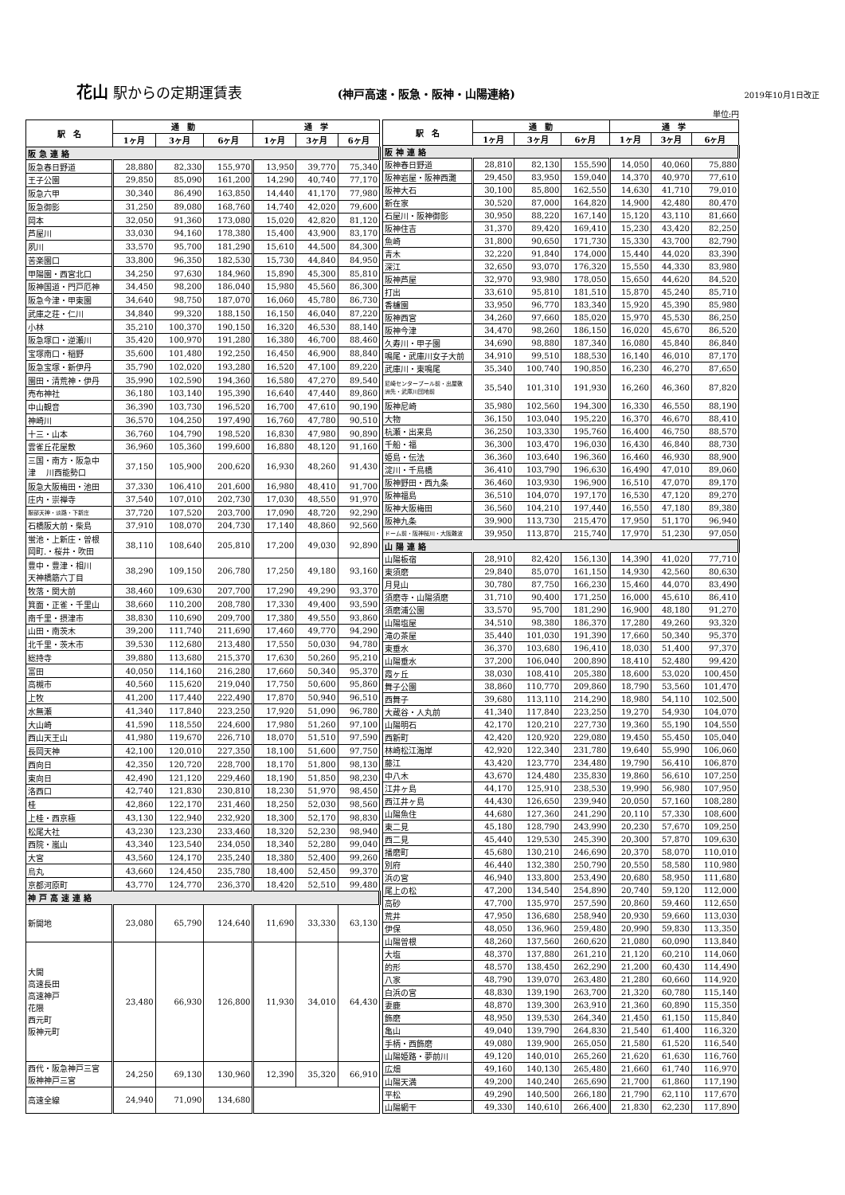花山 駅からの定期運賃表
(神戸高速・阪急・阪神・山陽連絡) 2019年10月1日改正
単位:円
| 駅 名 | 通 勤 | | | 通 学 | | |
| --- | --- | --- | --- | --- | --- | --- |
| | 1ヶ月 | 3ヶ月 | 6ヶ月 | 1ヶ月 | 3ヶ月 | 6ヶ月 |
| 阪急連絡 | | | | | | |
| 阪急春日野道 | 28,880 | 82,330 | 155,970 | 13,950 | 39,770 | 75,340 |
| 王子公園 | 29,850 | 85,090 | 161,200 | 14,290 | 40,740 | 77,170 |
| 阪急六甲 | 30,340 | 86,490 | 163,850 | 14,440 | 41,170 | 77,980 |
| 阪急御影 | 31,250 | 89,080 | 168,760 | 14,740 | 42,020 | 79,600 |
| 岡本 | 32,050 | 91,360 | 173,080 | 15,020 | 42,820 | 81,120 |
| 芦屋川 | 33,030 | 94,160 | 178,380 | 15,400 | 43,900 | 83,170 |
| 夙川 | 33,570 | 95,700 | 181,290 | 15,610 | 44,500 | 84,300 |
| 苦楽園口 | 33,800 | 96,350 | 182,530 | 15,730 | 44,840 | 84,950 |
| 甲陽園・西宮北口 | 34,250 | 97,630 | 184,960 | 15,890 | 45,300 | 85,810 |
| 阪神国道・門戸厄神 | 34,450 | 98,200 | 186,040 | 15,980 | 45,560 | 86,300 |
| 阪急今津・甲東園 | 34,640 | 98,750 | 187,070 | 16,060 | 45,780 | 86,730 |
| 武庫之荘・仁川 | 34,840 | 99,320 | 188,150 | 16,150 | 46,040 | 87,220 |
| 小林 | 35,210 | 100,370 | 190,150 | 16,320 | 46,530 | 88,140 |
| 阪急塚口・逆瀬川 | 35,420 | 100,970 | 191,280 | 16,380 | 46,700 | 88,460 |
| 宝塚南口・稲野 | 35,600 | 101,480 | 192,250 | 16,450 | 46,900 | 88,840 |
| 阪急宝塚・新伊丹 | 35,790 | 102,020 | 193,280 | 16,520 | 47,100 | 89,220 |
| 園田・清荒神・伊丹 | 35,990 | 102,590 | 194,360 | 16,580 | 47,270 | 89,540 |
| 売布神社 | 36,180 | 103,140 | 195,390 | 16,640 | 47,440 | 89,860 |
| 中山観音 | 36,390 | 103,730 | 196,520 | 16,700 | 47,610 | 90,190 |
| 神崎川 | 36,570 | 104,250 | 197,490 | 16,760 | 47,780 | 90,510 |
| 十三・山本 | 36,760 | 104,790 | 198,520 | 16,830 | 47,980 | 90,890 |
| 雲雀丘花屋敷 | 36,960 | 105,360 | 199,600 | 16,880 | 48,120 | 91,160 |
| 三国・南方・阪急中 津 川西能勢口 | 37,150 | 105,900 | 200,620 | 16,930 | 48,260 | 91,430 |
| 阪急大阪梅田・池田 | 37,330 | 106,410 | 201,600 | 16,980 | 48,410 | 91,700 |
| 庄内・崇禅寺 | 37,540 | 107,010 | 202,730 | 17,030 | 48,550 | 91,970 |
| 服部天神・淡路・下新庄 | 37,720 | 107,520 | 203,700 | 17,090 | 48,720 | 92,290 |
| 石橋阪大前・柴島 | 37,910 | 108,070 | 204,730 | 17,140 | 48,860 | 92,560 |
| 蛍池・上新庄・曽根 岡町.・桜井・吹田 | 38,110 | 108,640 | 205,810 | 17,200 | 49,030 | 92,890 |
| 豊中・豊津・相川 天神橋筋六丁目 | 38,290 | 109,150 | 206,780 | 17,250 | 49,180 | 93,160 |
| 牧落・関大前 | 38,460 | 109,630 | 207,700 | 17,290 | 49,290 | 93,370 |
| 箕面・正雀・千里山 | 38,660 | 110,200 | 208,780 | 17,330 | 49,400 | 93,590 |
| 南千里・摂津市 | 38,830 | 110,690 | 209,700 | 17,380 | 49,550 | 93,860 |
| 山田・南茨木 | 39,200 | 111,740 | 211,690 | 17,460 | 49,770 | 94,290 |
| 北千里・茨木市 | 39,530 | 112,680 | 213,480 | 17,550 | 50,030 | 94,780 |
| 総持寺 | 39,880 | 113,680 | 215,370 | 17,630 | 50,260 | 95,210 |
| 富田 | 40,050 | 114,160 | 216,280 | 17,660 | 50,340 | 95,370 |
| 高槻市 | 40,560 | 115,620 | 219,040 | 17,750 | 50,600 | 95,860 |
| 上牧 | 41,200 | 117,440 | 222,490 | 17,870 | 50,940 | 96,510 |
| 水無瀬 | 41,340 | 117,840 | 223,250 | 17,920 | 51,090 | 96,780 |
| 大山崎 | 41,590 | 118,550 | 224,600 | 17,980 | 51,260 | 97,100 |
| 西山天王山 | 41,980 | 119,670 | 226,710 | 18,070 | 51,510 | 97,590 |
| 長岡天神 | 42,100 | 120,010 | 227,350 | 18,100 | 51,600 | 97,750 |
| 西向日 | 42,350 | 120,720 | 228,700 | 18,170 | 51,800 | 98,130 |
| 東向日 | 42,490 | 121,120 | 229,460 | 18,190 | 51,850 | 98,230 |
| 洛西口 | 42,740 | 121,830 | 230,810 | 18,230 | 51,970 | 98,450 |
| 桂 | 42,860 | 122,170 | 231,460 | 18,250 | 52,030 | 98,560 |
| 上桂・西京極 | 43,130 | 122,940 | 232,920 | 18,300 | 52,170 | 98,830 |
| 松尾大社 | 43,230 | 123,230 | 233,460 | 18,320 | 52,230 | 98,940 |
| 西院・嵐山 | 43,340 | 123,540 | 234,050 | 18,340 | 52,280 | 99,040 |
| 大宮 | 43,560 | 124,170 | 235,240 | 18,380 | 52,400 | 99,260 |
| 烏丸 | 43,660 | 124,450 | 235,780 | 18,400 | 52,450 | 99,370 |
| 京都河原町 | 43,770 | 124,770 | 236,370 | 18,420 | 52,510 | 99,480 |
| 神戸高速連絡 | | | | | | |
| 新開地 | 23,080 | 65,790 | 124,640 | 11,690 | 33,330 | 63,130 |
| 大開 高速長田 高速神戸 花隈 西元町 阪神元町 | 23,480 | 66,930 | 126,800 | 11,930 | 34,010 | 64,430 |
| 西代・阪急神戸三宮 阪神神戸三宮 | 24,250 | 69,130 | 130,960 | 12,390 | 35,320 | 66,910 |
| 高速全線 | 24,940 | 71,090 | 134,680 | | | |
| 駅 名 | 通 勤 | | | 通 学 | | |
| --- | --- | --- | --- | --- | --- | --- |
| | 1ヶ月 | 3ヶ月 | 6ヶ月 | 1ヶ月 | 3ヶ月 | 6ヶ月 |
| 阪神連絡 | | | | | | |
| 阪神春日野道 | 28,810 | 82,130 | 155,590 | 14,050 | 40,060 | 75,880 |
| 阪神岩屋・阪神西灘 | 29,450 | 83,950 | 159,040 | 14,370 | 40,970 | 77,610 |
| 阪神大石 | 30,100 | 85,800 | 162,550 | 14,630 | 41,710 | 79,010 |
| 新在家 | 30,520 | 87,000 | 164,820 | 14,900 | 42,480 | 80,470 |
| 石屋川・阪神御影 | 30,950 | 88,220 | 167,140 | 15,120 | 43,110 | 81,660 |
| 阪神住吉 | 31,370 | 89,420 | 169,410 | 15,230 | 43,420 | 82,250 |
| 魚崎 | 31,800 | 90,650 | 171,730 | 15,330 | 43,700 | 82,790 |
| 青木 | 32,220 | 91,840 | 174,000 | 15,440 | 44,020 | 83,390 |
| 深江 | 32,650 | 93,070 | 176,320 | 15,550 | 44,330 | 83,980 |
| 阪神芦屋 | 32,970 | 93,980 | 178,050 | 15,650 | 44,620 | 84,520 |
| 打出 | 33,610 | 95,810 | 181,510 | 15,870 | 45,240 | 85,710 |
| 香櫨園 | 33,950 | 96,770 | 183,340 | 15,920 | 45,390 | 85,980 |
| 阪神西宮 | 34,260 | 97,660 | 185,020 | 15,970 | 45,530 | 86,250 |
| 阪神今津 | 34,470 | 98,260 | 186,150 | 16,020 | 45,670 | 86,520 |
| 久寿川・甲子園 | 34,690 | 98,880 | 187,340 | 16,080 | 45,840 | 86,840 |
| 鳴尾・武庫川女子大前 | 34,910 | 99,510 | 188,530 | 16,140 | 46,010 | 87,170 |
| 武庫川・東鳴尾 | 35,340 | 100,740 | 190,850 | 16,230 | 46,270 | 87,650 |
| 尼崎センタープール前・出屋敷 洲先・武庫川団地前 | 35,540 | 101,310 | 191,930 | 16,260 | 46,360 | 87,820 |
| 阪神尼崎 | 35,980 | 102,560 | 194,300 | 16,330 | 46,550 | 88,190 |
| 大物 | 36,150 | 103,040 | 195,220 | 16,370 | 46,670 | 88,410 |
| 杭瀬・出来島 | 36,250 | 103,330 | 195,760 | 16,400 | 46,750 | 88,570 |
| 千船・福 | 36,300 | 103,470 | 196,030 | 16,430 | 46,840 | 88,730 |
| 姫島・伝法 | 36,360 | 103,640 | 196,360 | 16,460 | 46,930 | 88,900 |
| 淀川・千鳥橋 | 36,410 | 103,790 | 196,630 | 16,490 | 47,010 | 89,060 |
| 阪神野田・西九条 | 36,460 | 103,930 | 196,900 | 16,510 | 47,070 | 89,170 |
| 阪神福島 | 36,510 | 104,070 | 197,170 | 16,530 | 47,120 | 89,270 |
| 阪神大阪梅田 | 36,560 | 104,210 | 197,440 | 16,550 | 47,180 | 89,380 |
| 阪神九条 | 39,900 | 113,730 | 215,470 | 17,950 | 51,170 | 96,940 |
| ドーム前・阪神桜川・大阪難波 | 39,950 | 113,870 | 215,740 | 17,970 | 51,230 | 97,050 |
| 山陽連絡 | | | | | | |
| 山陽板宿 | 28,910 | 82,420 | 156,130 | 14,390 | 41,020 | 77,710 |
| 東須磨 | 29,840 | 85,070 | 161,150 | 14,930 | 42,560 | 80,630 |
| 月見山 | 30,780 | 87,750 | 166,230 | 15,460 | 44,070 | 83,490 |
| 須磨寺・山陽須磨 | 31,710 | 90,400 | 171,250 | 16,000 | 45,610 | 86,410 |
| 須磨浦公園 | 33,570 | 95,700 | 181,290 | 16,900 | 48,180 | 91,270 |
| 山陽塩屋 | 34,510 | 98,380 | 186,370 | 17,280 | 49,260 | 93,320 |
| 滝の茶屋 | 35,440 | 101,030 | 191,390 | 17,660 | 50,340 | 95,370 |
| 東垂水 | 36,370 | 103,680 | 196,410 | 18,030 | 51,400 | 97,370 |
| 山陽垂水 | 37,200 | 106,040 | 200,890 | 18,410 | 52,480 | 99,420 |
| 霞ヶ丘 | 38,030 | 108,410 | 205,380 | 18,600 | 53,020 | 100,450 |
| 舞子公園 | 38,860 | 110,770 | 209,860 | 18,790 | 53,560 | 101,470 |
| 西舞子 | 39,680 | 113,110 | 214,290 | 18,980 | 54,110 | 102,500 |
| 大蔵谷・人丸前 | 41,340 | 117,840 | 223,250 | 19,270 | 54,930 | 104,070 |
| 山陽明石 | 42,170 | 120,210 | 227,730 | 19,360 | 55,190 | 104,550 |
| 西新町 | 42,420 | 120,920 | 229,080 | 19,450 | 55,450 | 105,040 |
| 林崎松江海岸 | 42,920 | 122,340 | 231,780 | 19,640 | 55,990 | 106,060 |
| 藤江 | 43,420 | 123,770 | 234,480 | 19,790 | 56,410 | 106,870 |
| 中八木 | 43,670 | 124,480 | 235,830 | 19,860 | 56,610 | 107,250 |
| 江井ヶ島 | 44,170 | 125,910 | 238,530 | 19,990 | 56,980 | 107,950 |
| 西江井ヶ島 | 44,430 | 126,650 | 239,940 | 20,050 | 57,160 | 108,280 |
| 山陽魚住 | 44,680 | 127,360 | 241,290 | 20,110 | 57,330 | 108,600 |
| 東二見 | 45,180 | 128,790 | 243,990 | 20,230 | 57,670 | 109,250 |
| 西二見 | 45,440 | 129,530 | 245,390 | 20,300 | 57,870 | 109,630 |
| 播磨町 | 45,680 | 130,210 | 246,690 | 20,370 | 58,070 | 110,010 |
| 別府 | 46,440 | 132,380 | 250,790 | 20,550 | 58,580 | 110,980 |
| 浜の宮 | 46,940 | 133,800 | 253,490 | 20,680 | 58,950 | 111,680 |
| 尾上の松 | 47,200 | 134,540 | 254,890 | 20,740 | 59,120 | 112,000 |
| 高砂 | 47,700 | 135,970 | 257,590 | 20,860 | 59,460 | 112,650 |
| 荒井 | 47,950 | 136,680 | 258,940 | 20,930 | 59,660 | 113,030 |
| 伊保 | 48,050 | 136,960 | 259,480 | 20,990 | 59,830 | 113,350 |
| 山陽曽根 | 48,260 | 137,560 | 260,620 | 21,080 | 60,090 | 113,840 |
| 大塩 | 48,370 | 137,880 | 261,210 | 21,120 | 60,210 | 114,060 |
| 的形 | 48,570 | 138,450 | 262,290 | 21,200 | 60,430 | 114,490 |
| 八家 | 48,790 | 139,070 | 263,480 | 21,280 | 60,660 | 114,920 |
| 白浜の宮 | 48,830 | 139,190 | 263,700 | 21,320 | 60,780 | 115,140 |
| 妻鹿 | 48,870 | 139,300 | 263,910 | 21,360 | 60,890 | 115,350 |
| 飾磨 | 48,950 | 139,530 | 264,340 | 21,450 | 61,150 | 115,840 |
| 亀山 | 49,040 | 139,790 | 264,830 | 21,540 | 61,400 | 116,320 |
| 手柄・西飾磨 | 49,080 | 139,900 | 265,050 | 21,580 | 61,520 | 116,540 |
| 山陽姫路・夢前川 | 49,120 | 140,010 | 265,260 | 21,620 | 61,630 | 116,760 |
| 広畑 | 49,160 | 140,130 | 265,480 | 21,660 | 61,740 | 116,970 |
| 山陽天満 | 49,200 | 140,240 | 265,690 | 21,700 | 61,860 | 117,190 |
| 平松 | 49,290 | 140,500 | 266,180 | 21,790 | 62,110 | 117,670 |
| 山陽網干 | 49,330 | 140,610 | 266,400 | 21,830 | 62,230 | 117,890 |